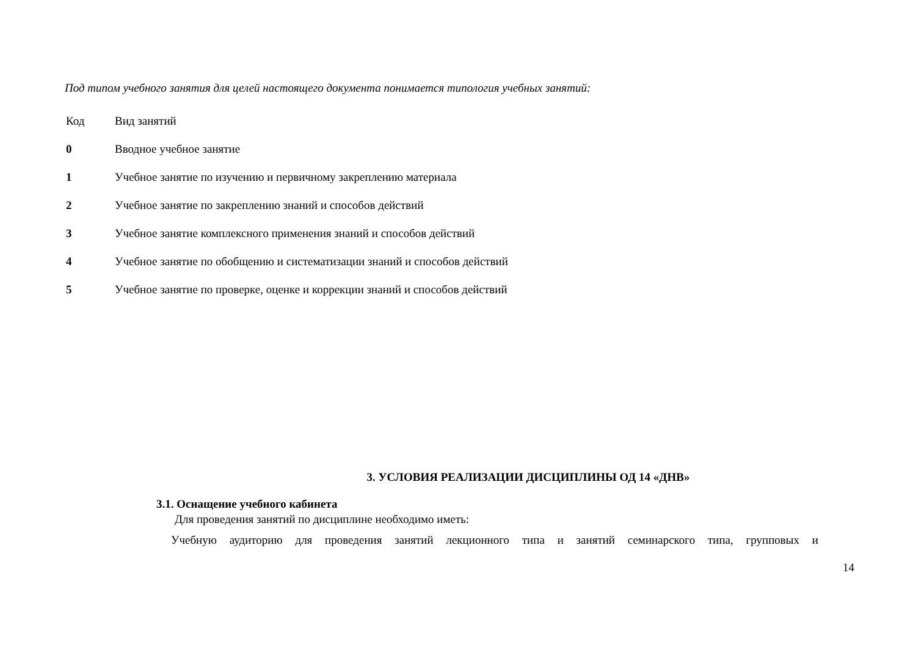Под типом учебного занятия для целей настоящего документа понимается типология учебных занятий:
| Код | Вид занятий |
| --- | --- |
| 0 | Вводное учебное занятие |
| 1 | Учебное занятие по изучению и первичному закреплению материала |
| 2 | Учебное занятие по закреплению знаний и способов действий |
| 3 | Учебное занятие комплексного применения знаний и способов действий |
| 4 | Учебное занятие по обобщению и систематизации знаний и способов действий |
| 5 | Учебное занятие по проверке, оценке и коррекции знаний и способов действий |
3. УСЛОВИЯ РЕАЛИЗАЦИИ ДИСЦИПЛИНЫ ОД 14 «ДНВ»
3.1. Оснащение учебного кабинета
Для проведения занятий по дисциплине необходимо иметь:
Учебную аудиторию для проведения занятий лекционного типа и занятий семинарского типа, групповых и
14